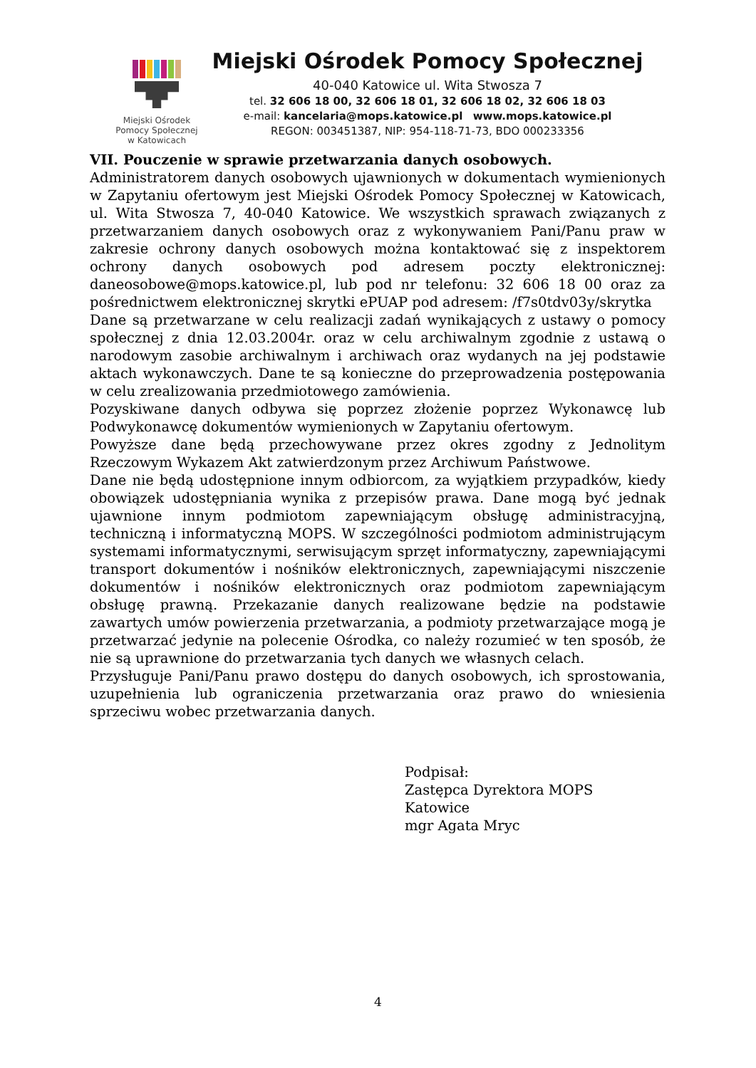Miejski Ośrodek
Pomocy Społecznej
w Katowicach
Miejski Ośrodek Pomocy Społecznej
40-040 Katowice ul. Wita Stwosza 7
tel. 32 606 18 00, 32 606 18 01, 32 606 18 02, 32 606 18 03
e-mail: kancelaria@mops.katowice.pl www.mops.katowice.pl
REGON: 003451387, NIP: 954-118-71-73, BDO 000233356
VII. Pouczenie w sprawie przetwarzania danych osobowych.
Administratorem danych osobowych ujawnionych w dokumentach wymienionych w Zapytaniu ofertowym jest Miejski Ośrodek Pomocy Społecznej w Katowicach, ul. Wita Stwosza 7, 40-040 Katowice. We wszystkich sprawach związanych z przetwarzaniem danych osobowych oraz z wykonywaniem Pani/Panu praw w zakresie ochrony danych osobowych można kontaktować się z inspektorem ochrony danych osobowych pod adresem poczty elektronicznej: daneosobowe@mops.katowice.pl, lub pod nr telefonu: 32 606 18 00 oraz za pośrednictwem elektronicznej skrytki ePUAP pod adresem: /f7s0tdv03y/skrytka
Dane są przetwarzane w celu realizacji zadań wynikających z ustawy o pomocy społecznej z dnia 12.03.2004r. oraz w celu archiwalnym zgodnie z ustawą o narodowym zasobie archiwalnym i archiwach oraz wydanych na jej podstawie aktach wykonawczych. Dane te są konieczne do przeprowadzenia postępowania w celu zrealizowania przedmiotowego zamówienia.
Pozyskiwane danych odbywa się poprzez złożenie poprzez Wykonawcę lub Podwykonawcę dokumentów wymienionych w Zapytaniu ofertowym.
Powyższe dane będą przechowywane przez okres zgodny z Jednolitym Rzeczowym Wykazem Akt zatwierdzonym przez Archiwum Państwowe.
Dane nie będą udostępnione innym odbiorcom, za wyjątkiem przypadków, kiedy obowiązek udostępniania wynika z przepisów prawa. Dane mogą być jednak ujawnione innym podmiotom zapewniającym obsługę administracyjną, techniczną i informatyczną MOPS. W szczególności podmiotom administrującym systemami informatycznymi, serwisującym sprzęt informatyczny, zapewniającymi transport dokumentów i nośników elektronicznych, zapewniającymi niszczenie dokumentów i nośników elektronicznych oraz podmiotom zapewniającym obsługę prawną. Przekazanie danych realizowane będzie na podstawie zawartych umów powierzenia przetwarzania, a podmioty przetwarzające mogą je przetwarzać jedynie na polecenie Ośrodka, co należy rozumieć w ten sposób, że nie są uprawnione do przetwarzania tych danych we własnych celach.
Przysługuje Pani/Panu prawo dostępu do danych osobowych, ich sprostowania, uzupełnienia lub ograniczenia przetwarzania oraz prawo do wniesienia sprzeciwu wobec przetwarzania danych.
Podpisał:
Zastępca Dyrektora MOPS
Katowice
mgr Agata Mryc
4